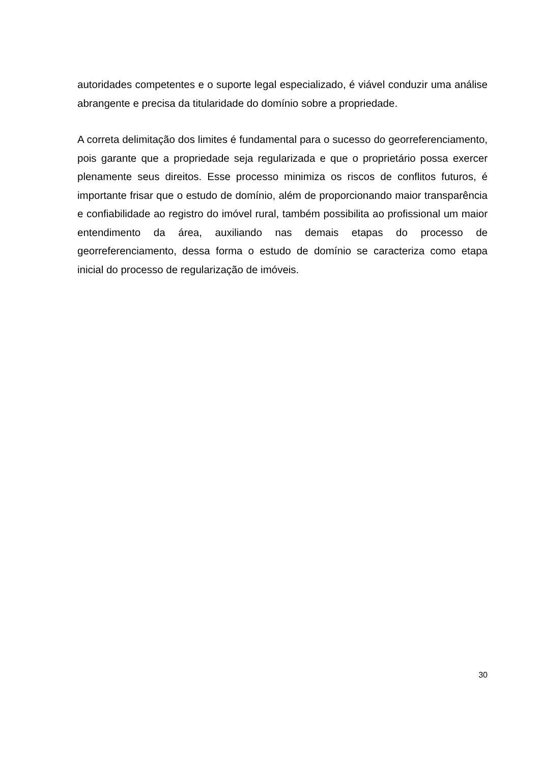autoridades competentes e o suporte legal especializado, é viável conduzir uma análise abrangente e precisa da titularidade do domínio sobre a propriedade.
A correta delimitação dos limites é fundamental para o sucesso do georreferenciamento, pois garante que a propriedade seja regularizada e que o proprietário possa exercer plenamente seus direitos. Esse processo minimiza os riscos de conflitos futuros, é importante frisar que o estudo de domínio, além de proporcionando maior transparência e confiabilidade ao registro do imóvel rural, também possibilita ao profissional um maior entendimento da área, auxiliando nas demais etapas do processo de georreferenciamento, dessa forma o estudo de domínio se caracteriza como etapa inicial do processo de regularização de imóveis.
30